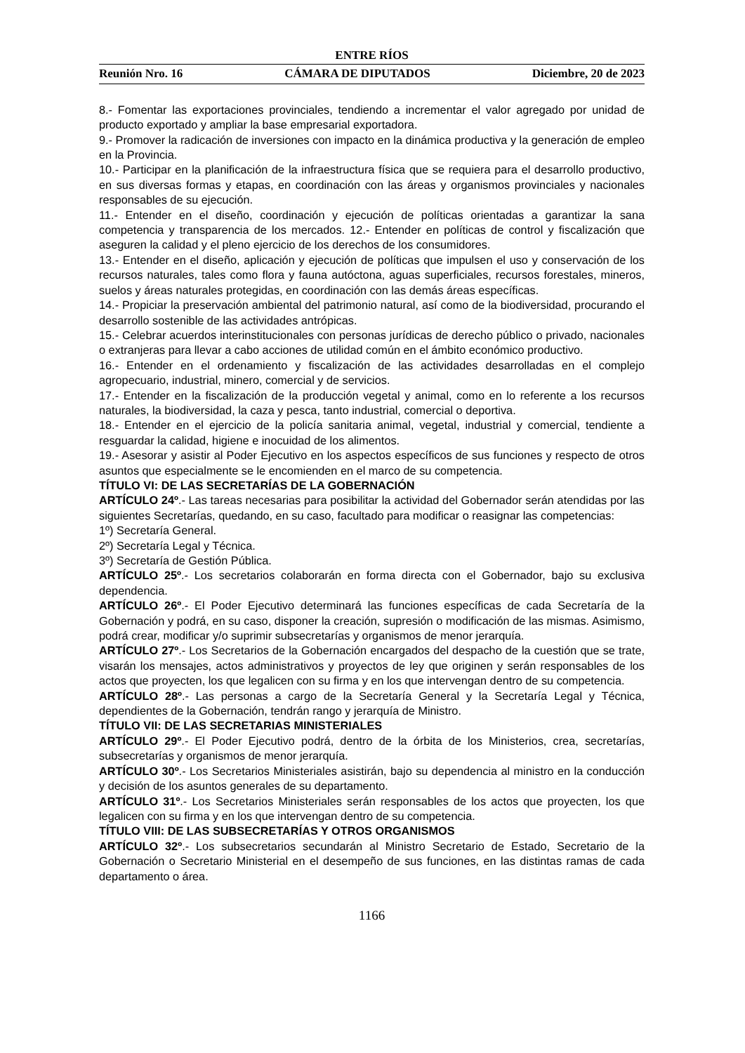ENTRE RÍOS
Reunión Nro. 16 CÁMARA DE DIPUTADOS Diciembre, 20 de 2023
8.- Fomentar las exportaciones provinciales, tendiendo a incrementar el valor agregado por unidad de producto exportado y ampliar la base empresarial exportadora.
9.- Promover la radicación de inversiones con impacto en la dinámica productiva y la generación de empleo en la Provincia.
10.- Participar en la planificación de la infraestructura física que se requiera para el desarrollo productivo, en sus diversas formas y etapas, en coordinación con las áreas y organismos provinciales y nacionales responsables de su ejecución.
11.- Entender en el diseño, coordinación y ejecución de políticas orientadas a garantizar la sana competencia y transparencia de los mercados. 12.- Entender en políticas de control y fiscalización que aseguren la calidad y el pleno ejercicio de los derechos de los consumidores.
13.- Entender en el diseño, aplicación y ejecución de políticas que impulsen el uso y conservación de los recursos naturales, tales como flora y fauna autóctona, aguas superficiales, recursos forestales, mineros, suelos y áreas naturales protegidas, en coordinación con las demás áreas específicas.
14.- Propiciar la preservación ambiental del patrimonio natural, así como de la biodiversidad, procurando el desarrollo sostenible de las actividades antrópicas.
15.- Celebrar acuerdos interinstitucionales con personas jurídicas de derecho público o privado, nacionales o extranjeras para llevar a cabo acciones de utilidad común en el ámbito económico productivo.
16.- Entender en el ordenamiento y fiscalización de las actividades desarrolladas en el complejo agropecuario, industrial, minero, comercial y de servicios.
17.- Entender en la fiscalización de la producción vegetal y animal, como en lo referente a los recursos naturales, la biodiversidad, la caza y pesca, tanto industrial, comercial o deportiva.
18.- Entender en el ejercicio de la policía sanitaria animal, vegetal, industrial y comercial, tendiente a resguardar la calidad, higiene e inocuidad de los alimentos.
19.- Asesorar y asistir al Poder Ejecutivo en los aspectos específicos de sus funciones y respecto de otros asuntos que especialmente se le encomienden en el marco de su competencia.
TÍTULO VI: DE LAS SECRETARÍAS DE LA GOBERNACIÓN
ARTÍCULO 24º.- Las tareas necesarias para posibilitar la actividad del Gobernador serán atendidas por las siguientes Secretarías, quedando, en su caso, facultado para modificar o reasignar las competencias:
1º) Secretaría General.
2º) Secretaría Legal y Técnica.
3º) Secretaría de Gestión Pública.
ARTÍCULO 25º.- Los secretarios colaborarán en forma directa con el Gobernador, bajo su exclusiva dependencia.
ARTÍCULO 26º.- El Poder Ejecutivo determinará las funciones específicas de cada Secretaría de la Gobernación y podrá, en su caso, disponer la creación, supresión o modificación de las mismas. Asimismo, podrá crear, modificar y/o suprimir subsecretarías y organismos de menor jerarquía.
ARTÍCULO 27º.- Los Secretarios de la Gobernación encargados del despacho de la cuestión que se trate, visarán los mensajes, actos administrativos y proyectos de ley que originen y serán responsables de los actos que proyecten, los que legalicen con su firma y en los que intervengan dentro de su competencia.
ARTÍCULO 28º.- Las personas a cargo de la Secretaría General y la Secretaría Legal y Técnica, dependientes de la Gobernación, tendrán rango y jerarquía de Ministro.
TÍTULO VII: DE LAS SECRETARIAS MINISTERIALES
ARTÍCULO 29º.- El Poder Ejecutivo podrá, dentro de la órbita de los Ministerios, crea, secretarías, subsecretarías y organismos de menor jerarquía.
ARTÍCULO 30º.- Los Secretarios Ministeriales asistirán, bajo su dependencia al ministro en la conducción y decisión de los asuntos generales de su departamento.
ARTÍCULO 31º.- Los Secretarios Ministeriales serán responsables de los actos que proyecten, los que legalicen con su firma y en los que intervengan dentro de su competencia.
TÍTULO VIII: DE LAS SUBSECRETARÍAS Y OTROS ORGANISMOS
ARTÍCULO 32º.- Los subsecretarios secundarán al Ministro Secretario de Estado, Secretario de la Gobernación o Secretario Ministerial en el desempeño de sus funciones, en las distintas ramas de cada departamento o área.
1166